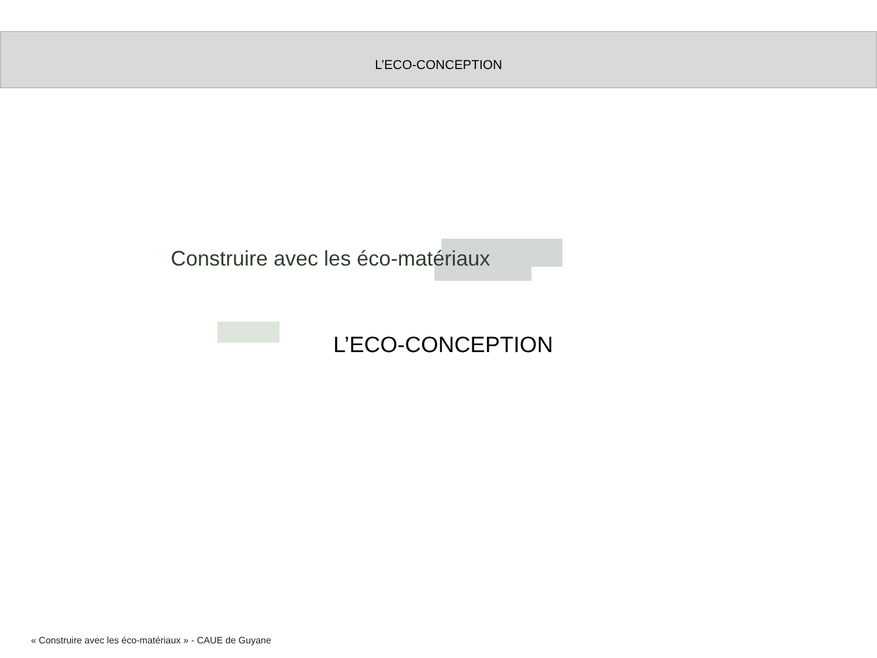L’ECO-CONCEPTION
Construire avec les éco-matériaux
L’ECO-CONCEPTION
« Construire avec les éco-matériaux » - CAUE de Guyane